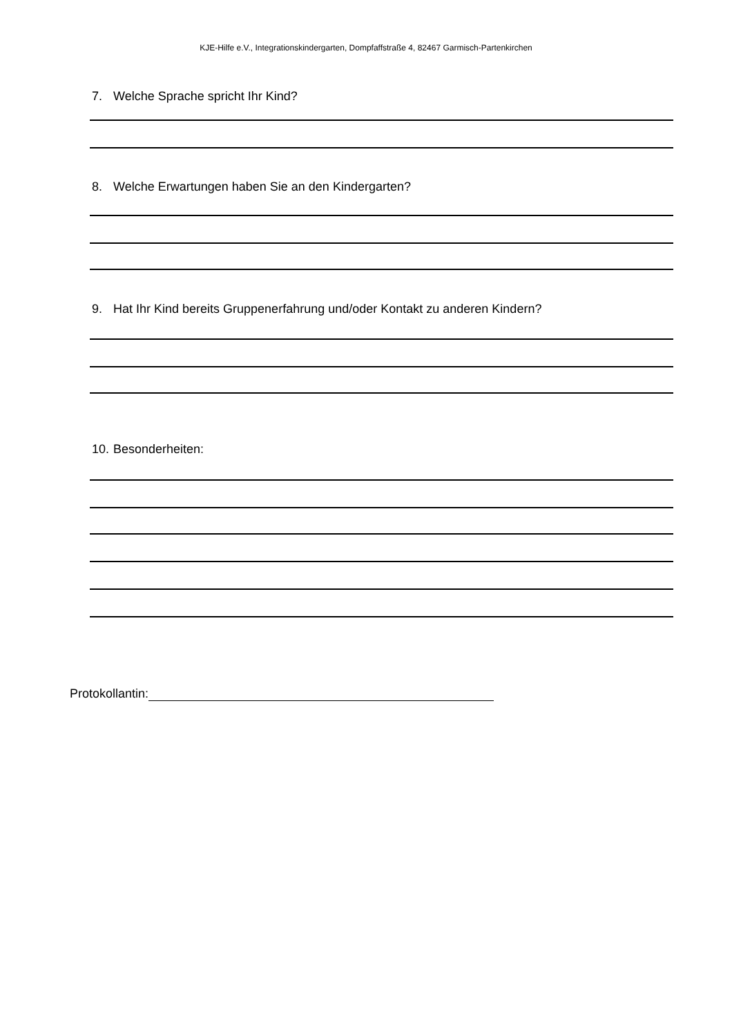KJE-Hilfe e.V., Integrationskindergarten, Dompfaffstraße 4, 82467 Garmisch-Partenkirchen
7. Welche Sprache spricht Ihr Kind?
8. Welche Erwartungen haben Sie an den Kindergarten?
9. Hat Ihr Kind bereits Gruppenerfahrung und/oder Kontakt zu anderen Kindern?
10. Besonderheiten:
Protokollantin: